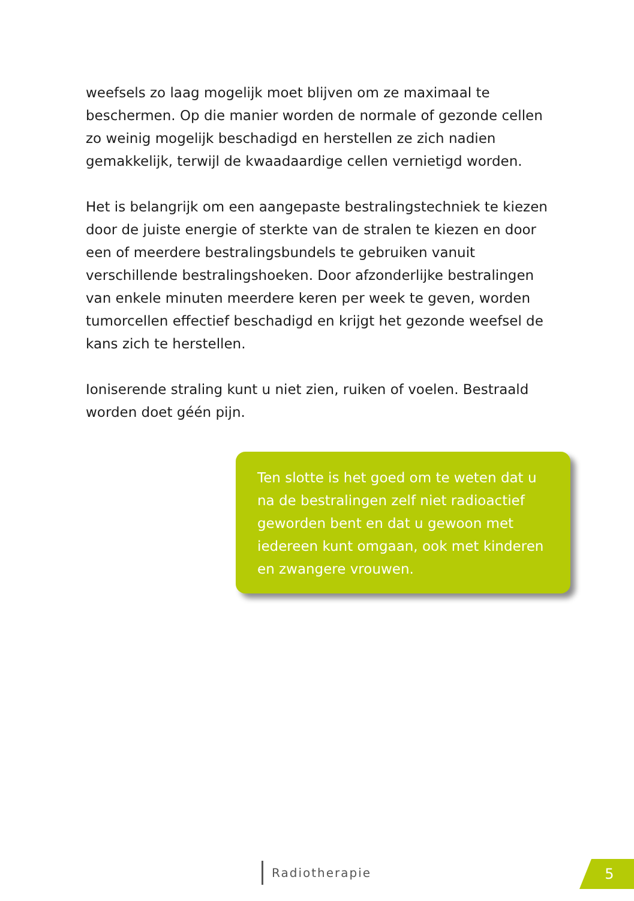weefsels zo laag mogelijk moet blijven om ze maximaal te beschermen. Op die manier worden de normale of gezonde cellen zo weinig mogelijk beschadigd en herstellen ze zich nadien gemakkelijk, terwijl de kwaadaardige cellen vernietigd worden.
Het is belangrijk om een aangepaste bestralingstechniek te kiezen door de juiste energie of sterkte van de stralen te kiezen en door een of meerdere bestralingsbundels te gebruiken vanuit verschillende bestralingshoeken. Door afzonderlijke bestralingen van enkele minuten meerdere keren per week te geven, worden tumorcellen effectief beschadigd en krijgt het gezonde weefsel de kans zich te herstellen.
Ioniserende straling kunt u niet zien, ruiken of voelen. Bestraald worden doet géén pijn.
Ten slotte is het goed om te weten dat u na de bestralingen zelf niet radioactief geworden bent en dat u gewoon met iedereen kunt omgaan, ook met kinderen en zwangere vrouwen.
Radiotherapie 5